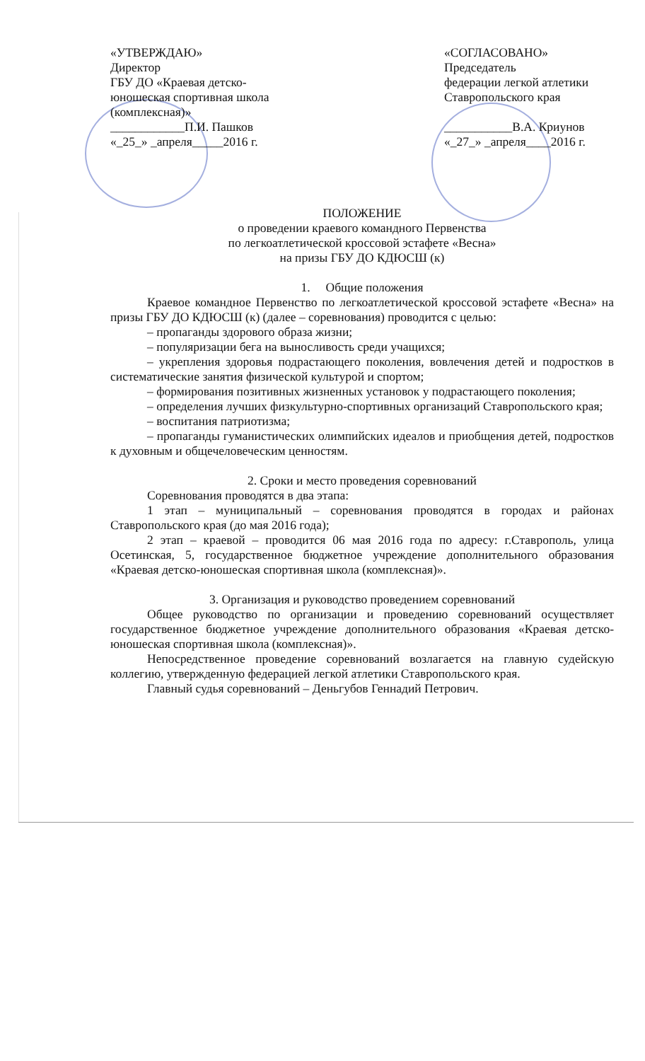«УТВЕРЖДАЮ»
Директор
ГБУ ДО «Краевая детско-
юношеская спортивная школа
(комплексная)»
____________П.И. Пашков
«_25_» _апреля_____2016 г.
«СОГЛАСОВАНО»
Председатель
федерации легкой атлетики
Ставропольского края
___________В.А. Криунов
«_27_» _апреля____2016 г.
ПОЛОЖЕНИЕ
о проведении краевого командного Первенства
по легкоатлетической кроссовой эстафете «Весна»
на призы ГБУ ДО КДЮСШ (к)
1. Общие положения
Краевое командное Первенство по легкоатлетической кроссовой эстафете «Весна» на призы ГБУ ДО КДЮСШ (к) (далее – соревнования) проводится с целью:
– пропаганды здорового образа жизни;
– популяризации бега на выносливость среди учащихся;
– укрепления здоровья подрастающего поколения, вовлечения детей и подростков в систематические занятия физической культурой и спортом;
– формирования позитивных жизненных установок у подрастающего поколения;
– определения лучших физкультурно-спортивных организаций Ставропольского края;
– воспитания патриотизма;
– пропаганды гуманистических олимпийских идеалов и приобщения детей, подростков к духовным и общечеловеческим ценностям.
2. Сроки и место проведения соревнований
Соревнования проводятся в два этапа:
1 этап – муниципальный – соревнования проводятся в городах и районах Ставропольского края (до мая 2016 года);
2 этап – краевой – проводится 06 мая 2016 года по адресу: г.Ставрополь, улица Осетинская, 5, государственное бюджетное учреждение дополнительного образования «Краевая детско-юношеская спортивная школа (комплексная)».
3. Организация и руководство проведением соревнований
Общее руководство по организации и проведению соревнований осуществляет государственное бюджетное учреждение дополнительного образования «Краевая детско-юношеская спортивная школа (комплексная)».
Непосредственное проведение соревнований возлагается на главную судейскую коллегию, утвержденную федерацией легкой атлетики Ставропольского края.
Главный судья соревнований – Деньгубов Геннадий Петрович.